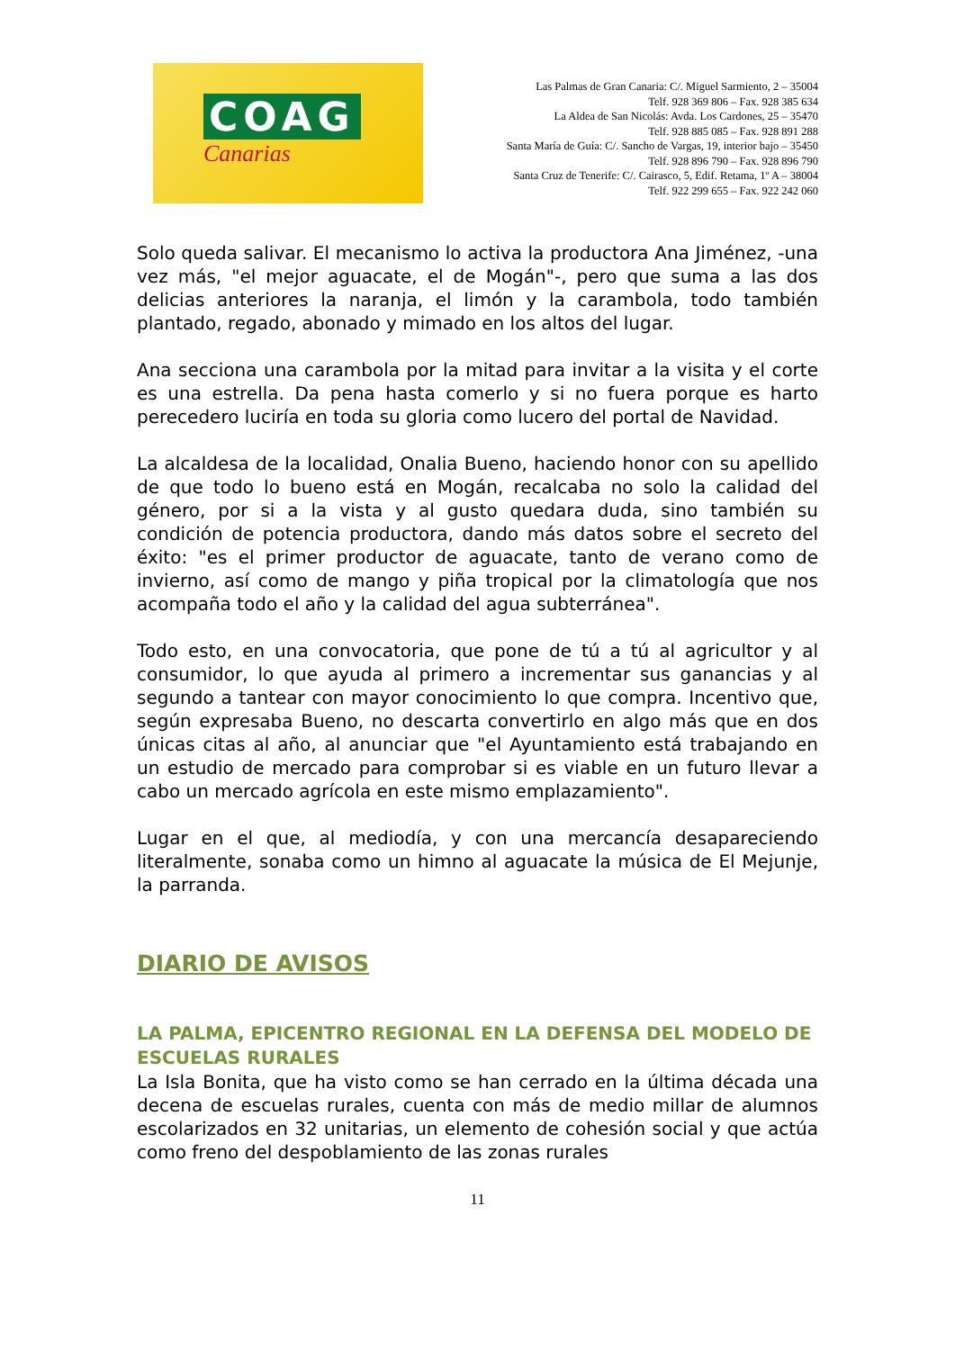COAG
Canarias
Las Palmas de Gran Canaria: C/. Miguel Sarmiento, 2 – 35004
Telf. 928 369 806 – Fax. 928 385 634
La Aldea de San Nicolás: Avda. Los Cardones, 25 – 35470
Telf. 928 885 085 – Fax. 928 891 288
Santa María de Guía: C/. Sancho de Vargas, 19, interior bajo – 35450
Telf. 928 896 790 – Fax. 928 896 790
Santa Cruz de Tenerife: C/. Cairasco, 5, Edif. Retama, 1º A – 38004
Telf. 922 299 655 – Fax. 922 242 060
Solo queda salivar. El mecanismo lo activa la productora Ana Jiménez, -una vez más, "el mejor aguacate, el de Mogán"-, pero que suma a las dos delicias anteriores la naranja, el limón y la carambola, todo también plantado, regado, abonado y mimado en los altos del lugar.
Ana secciona una carambola por la mitad para invitar a la visita y el corte es una estrella. Da pena hasta comerlo y si no fuera porque es harto perecedero luciría en toda su gloria como lucero del portal de Navidad.
La alcaldesa de la localidad, Onalia Bueno, haciendo honor con su apellido de que todo lo bueno está en Mogán, recalcaba no solo la calidad del género, por si a la vista y al gusto quedara duda, sino también su condición de potencia productora, dando más datos sobre el secreto del éxito: "es el primer productor de aguacate, tanto de verano como de invierno, así como de mango y piña tropical por la climatología que nos acompaña todo el año y la calidad del agua subterránea".
Todo esto, en una convocatoria, que pone de tú a tú al agricultor y al consumidor, lo que ayuda al primero a incrementar sus ganancias y al segundo a tantear con mayor conocimiento lo que compra. Incentivo que, según expresaba Bueno, no descarta convertirlo en algo más que en dos únicas citas al año, al anunciar que "el Ayuntamiento está trabajando en un estudio de mercado para comprobar si es viable en un futuro llevar a cabo un mercado agrícola en este mismo emplazamiento".
Lugar en el que, al mediodía, y con una mercancía desapareciendo literalmente, sonaba como un himno al aguacate la música de El Mejunje, la parranda.
DIARIO DE AVISOS
LA PALMA, EPICENTRO REGIONAL EN LA DEFENSA DEL MODELO DE ESCUELAS RURALES
La Isla Bonita, que ha visto como se han cerrado en la última década una decena de escuelas rurales, cuenta con más de medio millar de alumnos escolarizados en 32 unitarias, un elemento de cohesión social y que actúa como freno del despoblamiento de las zonas rurales
11